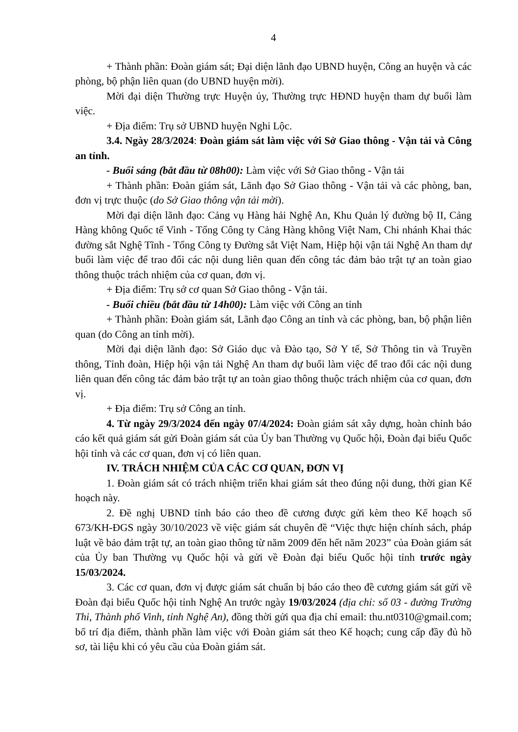4
+ Thành phần: Đoàn giám sát; Đại diện lãnh đạo UBND huyện, Công an huyện và các phòng, bộ phận liên quan (do UBND huyện mời).
Mời đại diện Thường trực Huyện ủy, Thường trực HĐND huyện tham dự buổi làm việc.
+ Địa điểm: Trụ sở UBND huyện Nghi Lộc.
3.4. Ngày 28/3/2024: Đoàn giám sát làm việc với Sở Giao thông - Vận tải và Công an tỉnh.
- Buổi sáng (bắt đầu từ 08h00): Làm việc với Sở Giao thông - Vận tải
+ Thành phần: Đoàn giám sát, Lãnh đạo Sở Giao thông - Vận tải và các phòng, ban, đơn vị trực thuộc (do Sở Giao thông vận tải mời).
Mời đại diện lãnh đạo: Cảng vụ Hàng hải Nghệ An, Khu Quản lý đường bộ II, Cảng Hàng không Quốc tế Vinh - Tổng Công ty Cảng Hàng không Việt Nam, Chi nhánh Khai thác đường sắt Nghệ Tĩnh - Tổng Công ty Đường sắt Việt Nam, Hiệp hội vận tải Nghệ An tham dự buổi làm việc để trao đổi các nội dung liên quan đến công tác đảm bảo trật tự an toàn giao thông thuộc trách nhiệm của cơ quan, đơn vị.
+ Địa điểm: Trụ sở cơ quan Sở Giao thông - Vận tải.
- Buổi chiều (bắt đầu từ 14h00): Làm việc với Công an tỉnh
+ Thành phần: Đoàn giám sát, Lãnh đạo Công an tỉnh và các phòng, ban, bộ phận liên quan (do Công an tỉnh mời).
Mời đại diện lãnh đạo: Sở Giáo dục và Đào tạo, Sở Y tế, Sở Thông tin và Truyền thông, Tỉnh đoàn, Hiệp hội vận tải Nghệ An tham dự buổi làm việc để trao đổi các nội dung liên quan đến công tác đảm bảo trật tự an toàn giao thông thuộc trách nhiệm của cơ quan, đơn vị.
+ Địa điểm: Trụ sở Công an tỉnh.
4. Từ ngày 29/3/2024 đến ngày 07/4/2024: Đoàn giám sát xây dựng, hoàn chỉnh báo cáo kết quả giám sát gửi Đoàn giám sát của Ủy ban Thường vụ Quốc hội, Đoàn đại biểu Quốc hội tỉnh và các cơ quan, đơn vị có liên quan.
IV. TRÁCH NHIỆM CỦA CÁC CƠ QUAN, ĐƠN VỊ
1. Đoàn giám sát có trách nhiệm triển khai giám sát theo đúng nội dung, thời gian Kế hoạch này.
2. Đề nghị UBND tỉnh báo cáo theo đề cương được gửi kèm theo Kế hoạch số 673/KH-ĐGS ngày 30/10/2023 về việc giám sát chuyên đề “Việc thực hiện chính sách, pháp luật về bảo đảm trật tự, an toàn giao thông từ năm 2009 đến hết năm 2023” của Đoàn giám sát của Ủy ban Thường vụ Quốc hội và gửi về Đoàn đại biểu Quốc hội tỉnh trước ngày 15/03/2024.
3. Các cơ quan, đơn vị được giám sát chuẩn bị báo cáo theo đề cương giám sát gửi về Đoàn đại biểu Quốc hội tỉnh Nghệ An trước ngày 19/03/2024 (địa chỉ: số 03 - đường Trường Thi, Thành phố Vinh, tỉnh Nghệ An), đồng thời gửi qua địa chỉ email: thu.nt0310@gmail.com; bố trí địa điểm, thành phần làm việc với Đoàn giám sát theo Kế hoạch; cung cấp đầy đủ hồ sơ, tài liệu khi có yêu cầu của Đoàn giám sát.